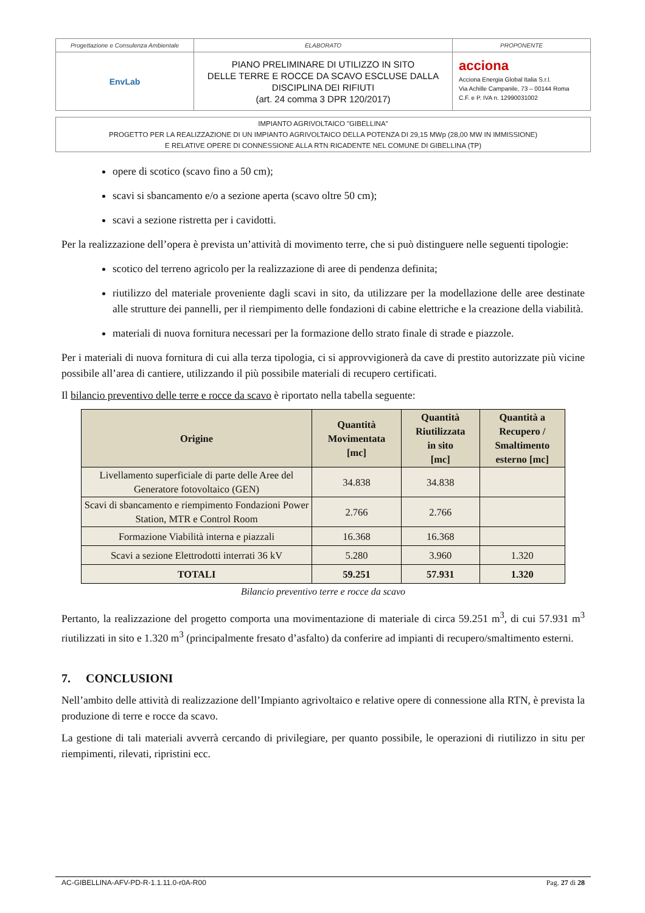| Progettazione e Consulenza Ambientale | ELABORATO | PROPONENTE |
| EnvLab | PIANO PRELIMINARE DI UTILIZZO IN SITO DELLE TERRE E ROCCE DA SCAVO ESCLUSE DALLA DISCIPLINA DEI RIFIUTI (art. 24 comma 3 DPR 120/2017) | acciona Acciona Energia Global Italia S.r.l. Via Achille Campanile, 73 – 00144 Roma C.F. e P. IVA n. 12990031002 |
IMPIANTO AGRIVOLTAICO "GIBELLINA"
PROGETTO PER LA REALIZZAZIONE DI UN IMPIANTO AGRIVOLTAICO DELLA POTENZA DI 29,15 MWp (28,00 MW IN IMMISSIONE)
E RELATIVE OPERE DI CONNESSIONE ALLA RTN RICADENTE NEL COMUNE DI GIBELLINA (TP)
opere di scotico (scavo fino a 50 cm);
scavi si sbancamento e/o a sezione aperta (scavo oltre 50 cm);
scavi a sezione ristretta per i cavidotti.
Per la realizzazione dell’opera è prevista un’attività di movimento terre, che si può distinguere nelle seguenti tipologie:
scotico del terreno agricolo per la realizzazione di aree di pendenza definita;
riutilizzo del materiale proveniente dagli scavi in sito, da utilizzare per la modellazione delle aree destinate alle strutture dei pannelli, per il riempimento delle fondazioni di cabine elettriche e la creazione della viabilità.
materiali di nuova fornitura necessari per la formazione dello strato finale di strade e piazzole.
Per i materiali di nuova fornitura di cui alla terza tipologia, ci si approvvigionerà da cave di prestito autorizzate più vicine possibile all’area di cantiere, utilizzando il più possibile materiali di recupero certificati.
Il bilancio preventivo delle terre e rocce da scavo è riportato nella tabella seguente:
| Origine | Quantità Movimentata [mc] | Quantità Riutilizzata in sito [mc] | Quantità a Recupero / Smaltimento esterno [mc] |
| --- | --- | --- | --- |
| Livellamento superficiale di parte delle Aree del Generatore fotovoltaico (GEN) | 34.838 | 34.838 | |
| Scavi di sbancamento e riempimento Fondazioni Power Station, MTR e Control Room | 2.766 | 2.766 | |
| Formazione Viabilità interna e piazzali | 16.368 | 16.368 | |
| Scavi a sezione Elettrodotti interrati 36 kV | 5.280 | 3.960 | 1.320 |
| TOTALI | 59.251 | 57.931 | 1.320 |
Bilancio preventivo terre e rocce da scavo
Pertanto, la realizzazione del progetto comporta una movimentazione di materiale di circa 59.251 m<sup>3</sup>, di cui 57.931 m<sup>3</sup> riutilizzati in sito e 1.320 m<sup>3</sup> (principalmente fresato d’asfalto) da conferire ad impianti di recupero/smaltimento esterni.
7. CONCLUSIONI
Nell’ambito delle attività di realizzazione dell’Impianto agrivoltaico e relative opere di connessione alla RTN, è prevista la produzione di terre e rocce da scavo.
La gestione di tali materiali avverrà cercando di privilegiare, per quanto possibile, le operazioni di riutilizzo in situ per riempimenti, rilevati, ripristini ecc.
AC-GIBELLINA-AFV-PD-R-1.1.11.0-r0A-R00 Pag. 27 di 28